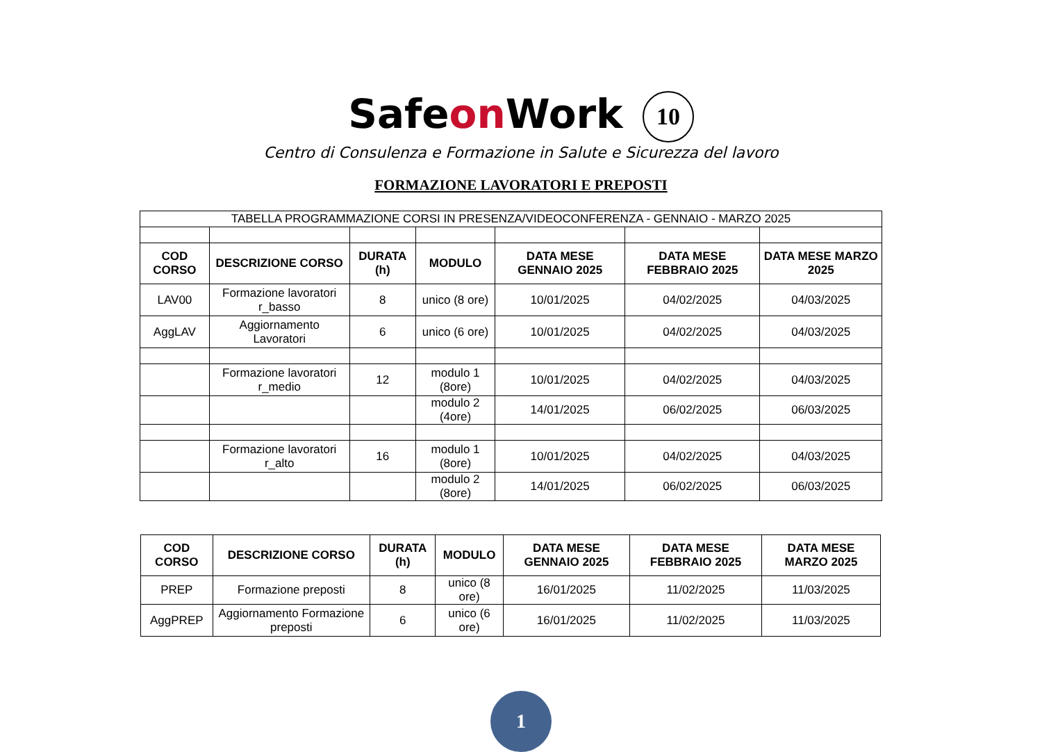Safeon Work 10
Centro di Consulenza e Formazione in Salute e Sicurezza del lavoro
FORMAZIONE LAVORATORI E PREPOSTI
| TABELLA PROGRAMMAZIONE CORSI IN PRESENZA/VIDEOCONFERENZA - GENNAIO - MARZO 2025 | | | | | | |
| COD CORSO | DESCRIZIONE CORSO | DURATA (h) | MODULO | DATA MESE GENNAIO 2025 | DATA MESE FEBBRAIO 2025 | DATA MESE MARZO 2025 |
| LAV00 | Formazione lavoratori r_basso | 8 | unico (8 ore) | 10/01/2025 | 04/02/2025 | 04/03/2025 |
| AggLAV | Aggiornamento Lavoratori | 6 | unico (6 ore) | 10/01/2025 | 04/02/2025 | 04/03/2025 |
| | Formazione lavoratori r_medio | 12 | modulo 1 (8ore) | 10/01/2025 | 04/02/2025 | 04/03/2025 |
| | | | modulo 2 (4ore) | 14/01/2025 | 06/02/2025 | 06/03/2025 |
| | Formazione lavoratori r_alto | 16 | modulo 1 (8ore) | 10/01/2025 | 04/02/2025 | 04/03/2025 |
| | | | modulo 2 (8ore) | 14/01/2025 | 06/02/2025 | 06/03/2025 |
| COD CORSO | DESCRIZIONE CORSO | DURATA (h) | MODULO | DATA MESE GENNAIO 2025 | DATA MESE FEBBRAIO 2025 | DATA MESE MARZO 2025 |
| --- | --- | --- | --- | --- | --- | --- |
| PREP | Formazione preposti | 8 | unico (8 ore) | 16/01/2025 | 11/02/2025 | 11/03/2025 |
| AggPREP | Aggiornamento Formazione preposti | 6 | unico (6 ore) | 16/01/2025 | 11/02/2025 | 11/03/2025 |
1